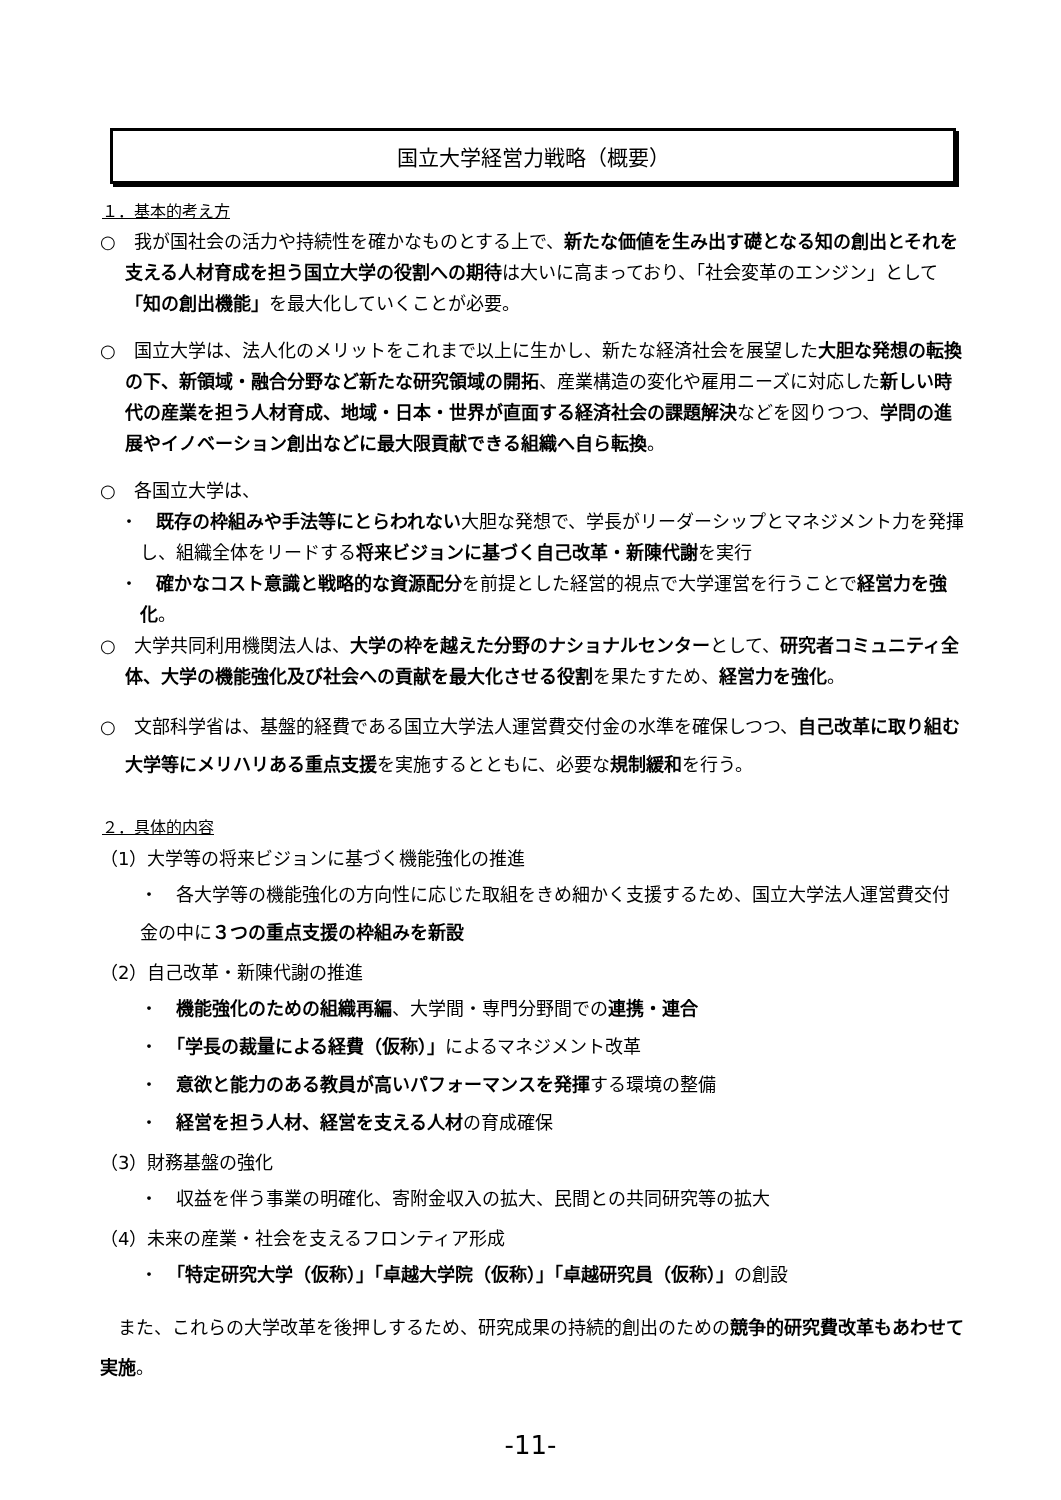国立大学経営力戦略（概要）
１．基本的考え方
○　我が国社会の活力や持続性を確かなものとする上で、新たな価値を生み出す礎となる知の創出とそれを支える人材育成を担う国立大学の役割への期待は大いに高まっており、「社会変革のエンジン」として「知の創出機能」を最大化していくことが必要。
○　国立大学は、法人化のメリットをこれまで以上に生かし、新たな経済社会を展望した大胆な発想の転換の下、新領域・融合分野など新たな研究領域の開拓、産業構造の変化や雇用ニーズに対応した新しい時代の産業を担う人材育成、地域・日本・世界が直面する経済社会の課題解決などを図りつつ、学問の進展やイノベーション創出などに最大限貢献できる組織へ自ら転換。
○　各国立大学は、
・　既存の枠組みや手法等にとらわれない大胆な発想で、学長がリーダーシップとマネジメント力を発揮し、組織全体をリードする将来ビジョンに基づく自己改革・新陳代謝を実行
・　確かなコスト意識と戦略的な資源配分を前提とした経営的視点で大学運営を行うことで経営力を強化。
○　大学共同利用機関法人は、大学の枠を越えた分野のナショナルセンターとして、研究者コミュニティ全体、大学の機能強化及び社会への貢献を最大化させる役割を果たすため、経営力を強化。
○　文部科学省は、基盤的経費である国立大学法人運営費交付金の水準を確保しつつ、自己改革に取り組む大学等にメリハリある重点支援を実施するとともに、必要な規制緩和を行う。
２．具体的内容
（1）大学等の将来ビジョンに基づく機能強化の推進
・　各大学等の機能強化の方向性に応じた取組をきめ細かく支援するため、国立大学法人運営費交付金の中に３つの重点支援の枠組みを新設
（2）自己改革・新陳代謝の推進
・　機能強化のための組織再編、大学間・専門分野間での連携・連合
・　「学長の裁量による経費（仮称）」によるマネジメント改革
・　意欲と能力のある教員が高いパフォーマンスを発揮する環境の整備
・　経営を担う人材、経営を支える人材の育成確保
（3）財務基盤の強化
・　収益を伴う事業の明確化、寄附金収入の拡大、民間との共同研究等の拡大
（4）未来の産業・社会を支えるフロンティア形成
・　「特定研究大学（仮称）」「卓越大学院（仮称）」「卓越研究員（仮称）」の創設
　また、これらの大学改革を後押しするため、研究成果の持続的創出のための競争的研究費改革もあわせて実施。
-11-